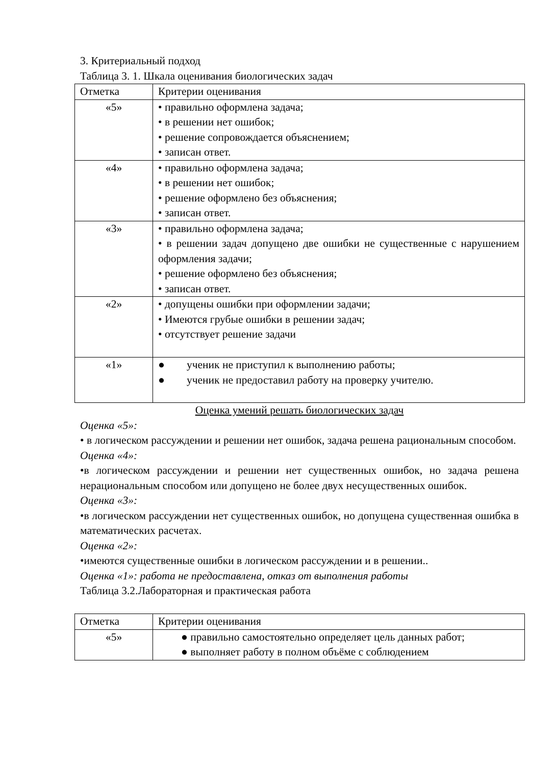3. Критериальный подход
Таблица 3. 1. Шкала оценивания биологических задач
| Отметка | Критерии оценивания |
| «5» | • правильно оформлена задача; • в решении нет ошибок; • решение сопровождается объяснением; • записан ответ. |
| «4» | • правильно оформлена задача; • в решении нет ошибок; • решение оформлено без объяснения; • записан ответ. |
| «3» | • правильно оформлена задача; • в решении задач допущено две ошибки не существенные с нарушением оформления задачи; • решение оформлено без объяснения; • записан ответ. |
| «2» | • допущены ошибки при оформлении задачи; • Имеются грубые ошибки в решении задач; • отсутствует решение задачи |
| «1» | ● ученик не приступил к выполнению работы; ● ученик не предоставил работу на проверку учителю. |
Оценка умений решать биологических задач
Оценка «5»:
• в логическом рассуждении и решении нет ошибок, задача решена рациональным способом.
Оценка «4»:
•в логическом рассуждении и решении нет существенных ошибок, но задача решена нерациональным способом или допущено не более двух несущественных ошибок.
Оценка «3»:
•в логическом рассуждении нет существенных ошибок, но допущена существенная ошибка в математических расчетах.
Оценка «2»:
•имеются существенные ошибки в логическом рассуждении и в решении..
Оценка «1»: работа не предоставлена, отказ от выполнения работы
Таблица 3.2.Лабораторная и практическая работа
| Отметка | Критерии оценивания |
| «5» | ● правильно самостоятельно определяет цель данных работ; ● выполняет работу в полном объёме с соблюдением |